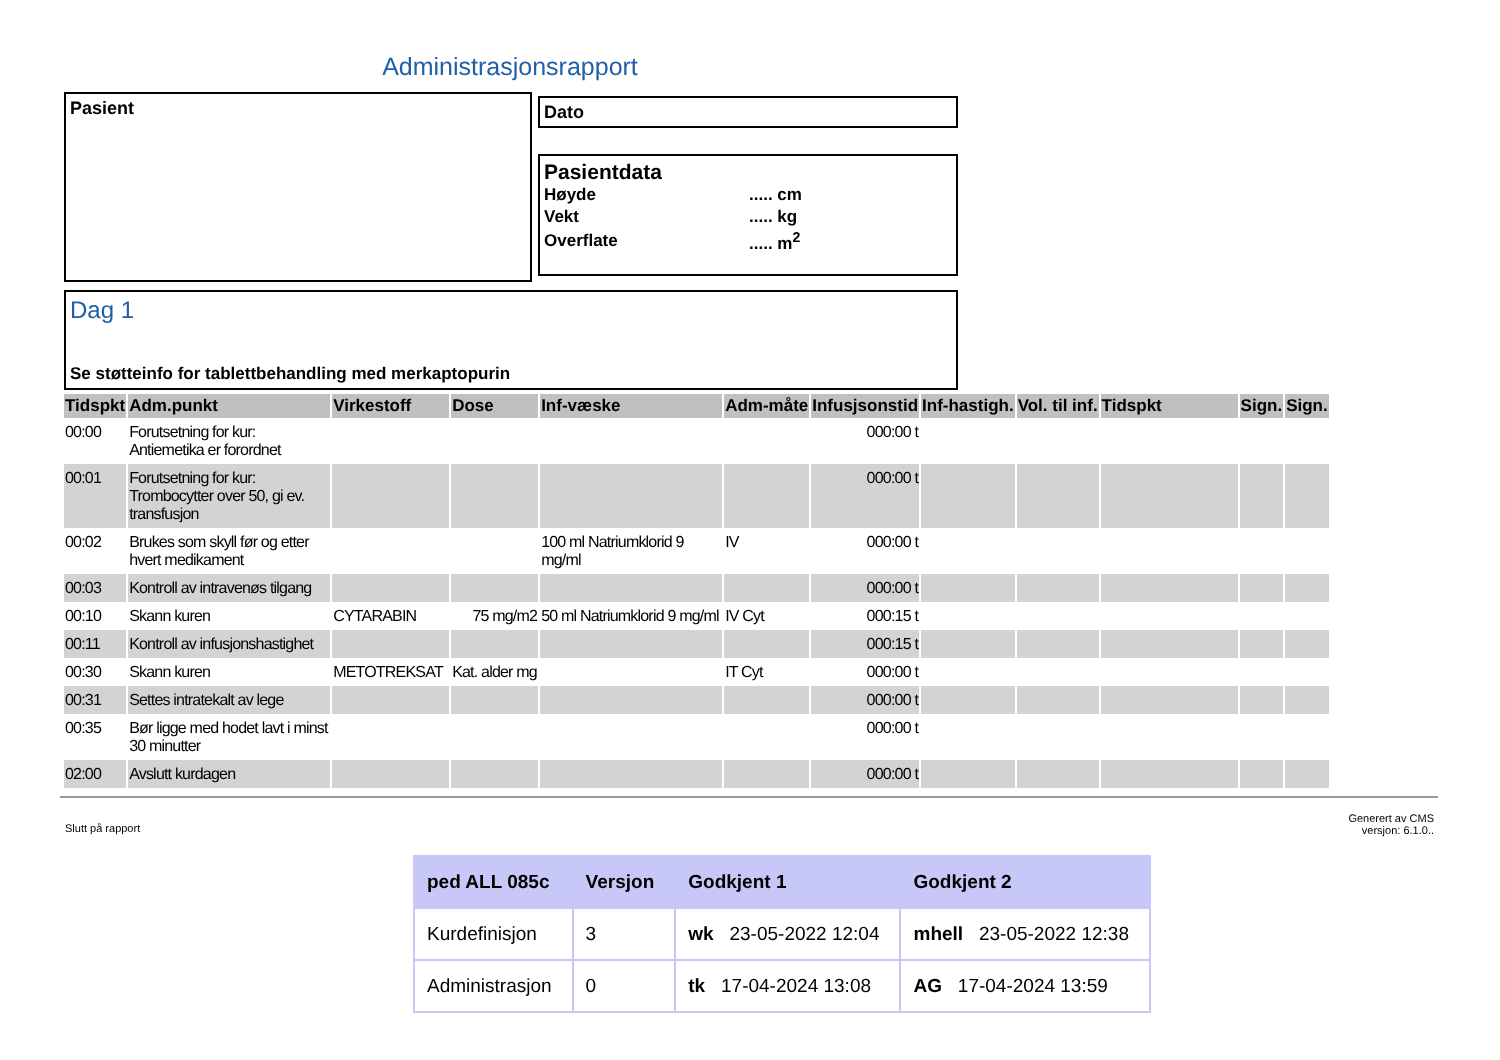Administrasjonsrapport
Pasient
Dato
Pasientdata
| Høyde | ..... cm |
| Vekt | ..... kg |
| Overflate | ..... m<sup>2</sup> |
Dag 1
Se støtteinfo for tablettbehandling med merkaptopurin
| Tidspkt | Adm.punkt | Virkestoff | Dose | Inf-væske | Adm-måte | Infusjsonstid | Inf-hastigh. | Vol. til inf. | Tidspkt | Sign. | Sign. |
| --- | --- | --- | --- | --- | --- | --- | --- | --- | --- | --- | --- |
| 00:00 | Forutsetning for kur: Antiemetika er forordnet | | | | | 000:00 t | | | | | |
| 00:01 | Forutsetning for kur: Trombocytter over 50, gi ev. transfusjon | | | | | 000:00 t | | | | | |
| 00:02 | Brukes som skyll før og etter hvert medikament | | | 100 ml Natriumklorid 9 mg/ml | IV | 000:00 t | | | | | |
| 00:03 | Kontroll av intravenøs tilgang | | | | | 000:00 t | | | | | |
| 00:10 | Skann kuren | CYTARABIN | 75 mg/m2 | 50 ml Natriumklorid 9 mg/ml | IV Cyt | 000:15 t | | | | | |
| 00:11 | Kontroll av infusjonshastighet | | | | | 000:15 t | | | | | |
| 00:30 | Skann kuren | METOTREKSAT | Kat. alder mg | | IT Cyt | 000:00 t | | | | | |
| 00:31 | Settes intratekalt av lege | | | | | 000:00 t | | | | | |
| 00:35 | Bør ligge med hodet lavt i minst 30 minutter | | | | | 000:00 t | | | | | |
| 02:00 | Avslutt kurdagen | | | | | 000:00 t | | | | | |
Slutt på rapport Generert av CMS
versjon: 6.1.0..
| ped ALL 085c | Versjon | Godkjent 1 | Godkjent 2 |
| Kurdefinisjon | 3 | wk 23-05-2022 12:04 | mhell 23-05-2022 12:38 |
| Administrasjon | 0 | tk 17-04-2024 13:08 | AG 17-04-2024 13:59 |